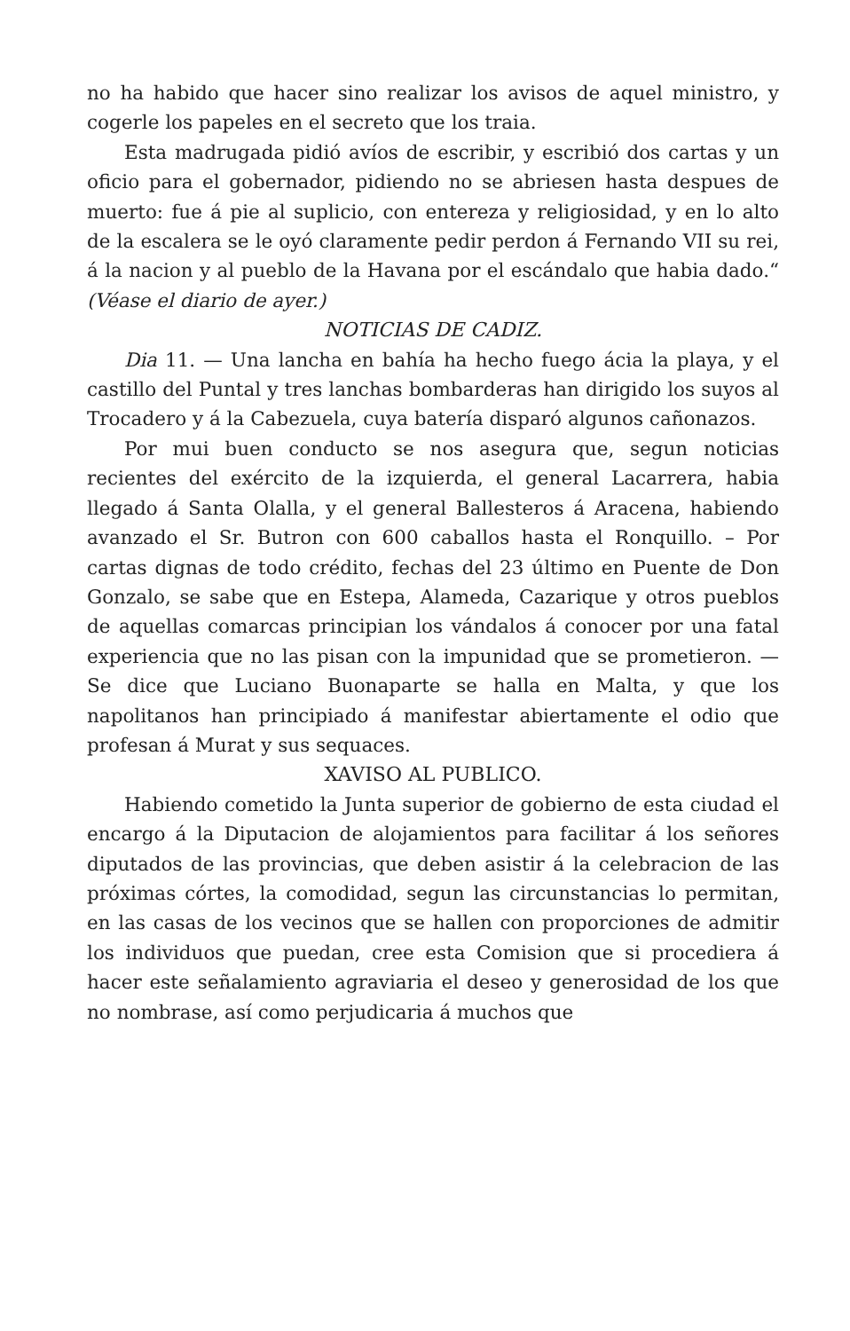no ha habido que hacer sino realizar los avisos de aquel ministro, y cogerle los papeles en el secreto que los traia.
Esta madrugada pidió avíos de escribir, y escribió dos cartas y un oficio para el gobernador, pidiendo no se abriesen hasta despues de muerto: fue á pie al suplicio, con entereza y religiosidad, y en lo alto de la escalera se le oyó claramente pedir perdon á Fernando VII su rei, á la nacion y al pueblo de la Havana por el escándalo que habia dado.“ (Véase el diario de ayer.)
NOTICIAS DE CADIZ.
Dia 11. — Una lancha en bahía ha hecho fuego ácia la playa, y el castillo del Puntal y tres lanchas bombarderas han dirigido los suyos al Trocadero y á la Cabezuela, cuya batería disparó algunos cañonazos.
Por mui buen conducto se nos asegura que, segun noticias recientes del exército de la izquierda, el general Lacarrera, habia llegado á Santa Olalla, y el general Ballesteros á Aracena, habiendo avanzado el Sr. Butron con 600 caballos hasta el Ronquillo. – Por cartas dignas de todo crédito, fechas del 23 último en Puente de Don Gonzalo, se sabe que en Estepa, Alameda, Cazarique y otros pueblos de aquellas comarcas principian los vándalos á conocer por una fatal experiencia que no las pisan con la impunidad que se prometieron. — Se dice que Luciano Buonaparte se halla en Malta, y que los napolitanos han principiado á manifestar abiertamente el odio que profesan á Murat y sus sequaces.
XAVISO AL PUBLICO.
Habiendo cometido la Junta superior de gobierno de esta ciudad el encargo á la Diputacion de alojamientos para facilitar á los señores diputados de las provincias, que deben asistir á la celebracion de las próximas córtes, la comodidad, segun las circunstancias lo permitan, en las casas de los vecinos que se hallen con proporciones de admitir los individuos que puedan, cree esta Comision que si procediera á hacer este señalamiento agraviaria el deseo y generosidad de los que no nombrase, así como perjudicaria á muchos que